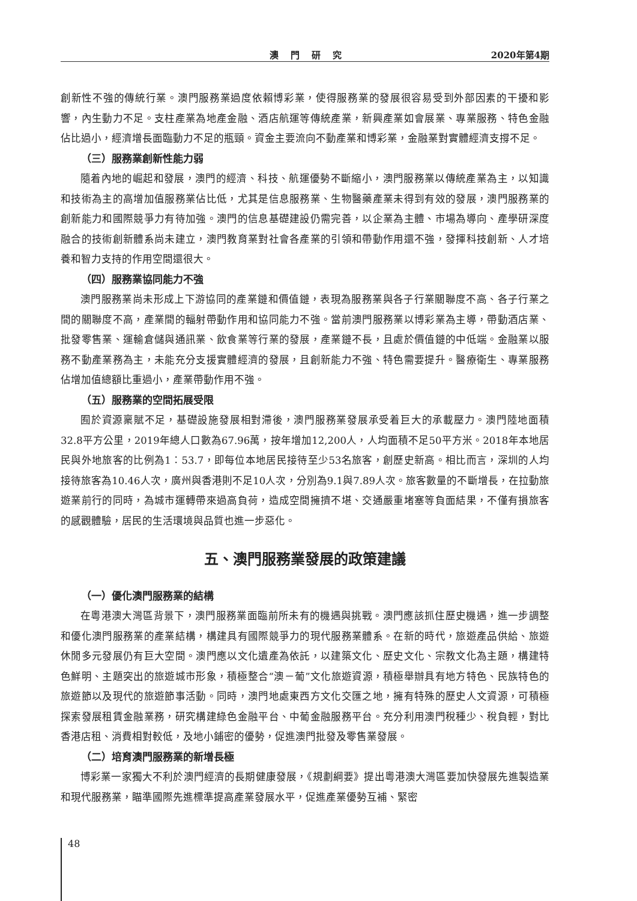澳門研究 2020年第4期
創新性不強的傳統行業。澳門服務業過度依賴博彩業，使得服務業的發展很容易受到外部因素的干擾和影響，內生動力不足。支柱產業為地產金融、酒店航運等傳統產業，新興產業如會展業、專業服務、特色金融佔比過小，經濟增長面臨動力不足的瓶頸。資金主要流向不動產業和博彩業，金融業對實體經濟支撐不足。
（三）服務業創新性能力弱
隨着內地的崛起和發展，澳門的經濟、科技、航運優勢不斷縮小，澳門服務業以傳統產業為主，以知識和技術為主的高增加值服務業佔比低，尤其是信息服務業、生物醫藥產業未得到有效的發展，澳門服務業的創新能力和國際競爭力有待加強。澳門的信息基礎建設仍需完善，以企業為主體、市場為導向、產學研深度融合的技術創新體系尚未建立，澳門教育業對社會各產業的引領和帶動作用還不強，發揮科技創新、人才培養和智力支持的作用空間還很大。
（四）服務業協同能力不強
澳門服務業尚未形成上下游協同的產業鏈和價值鏈，表現為服務業與各子行業關聯度不高、各子行業之間的關聯度不高，產業間的輻射帶動作用和協同能力不強。當前澳門服務業以博彩業為主導，帶動酒店業、批發零售業、運輸倉儲與通訊業、飲食業等行業的發展，產業鏈不長，且處於價值鏈的中低端。金融業以服務不動產業務為主，未能充分支援實體經濟的發展，且創新能力不強、特色需要提升。醫療衛生、專業服務佔增加值總額比重過小，產業帶動作用不強。
（五）服務業的空間拓展受限
囿於資源稟賦不足，基礎設施發展相對滯後，澳門服務業發展承受着巨大的承載壓力。澳門陸地面積32.8平方公里，2019年總人口數為67.96萬，按年增加12,200人，人均面積不足50平方米。2018年本地居民與外地旅客的比例為1︰53.7，即每位本地居民接待至少53名旅客，創歷史新高。相比而言，深圳的人均接待旅客為10.46人次，廣州與香港則不足10人次，分別為9.1與7.89人次。旅客數量的不斷增長，在拉動旅遊業前行的同時，為城市運轉帶來過高負荷，造成空間擁擠不堪、交通嚴重堵塞等負面結果，不僅有損旅客的感觀體驗，居民的生活環境與品質也進一步惡化。
五、澳門服務業發展的政策建議
（一）優化澳門服務業的結構
在粵港澳大灣區背景下，澳門服務業面臨前所未有的機遇與挑戰。澳門應該抓住歷史機遇，進一步調整和優化澳門服務業的產業結構，構建具有國際競爭力的現代服務業體系。在新的時代，旅遊產品供給、旅遊休閒多元發展仍有巨大空間。澳門應以文化遺產為依託，以建築文化、歷史文化、宗教文化為主題，構建特色鮮明、主題突出的旅遊城市形象，積極整合“澳－葡”文化旅遊資源，積極舉辦具有地方特色、民族特色的旅遊節以及現代的旅遊節事活動。同時，澳門地處東西方文化交匯之地，擁有特殊的歷史人文資源，可積極探索發展租賃金融業務，研究構建綠色金融平台、中葡金融服務平台。充分利用澳門稅種少、稅負輕，對比香港店租、消費相對較低，及地小鋪密的優勢，促進澳門批發及零售業發展。
（二）培育澳門服務業的新增長極
博彩業一家獨大不利於澳門經濟的長期健康發展，《規劃綱要》提出粵港澳大灣區要加快發展先進製造業和現代服務業，瞄準國際先進標準提高產業發展水平，促進產業優勢互補、緊密
48